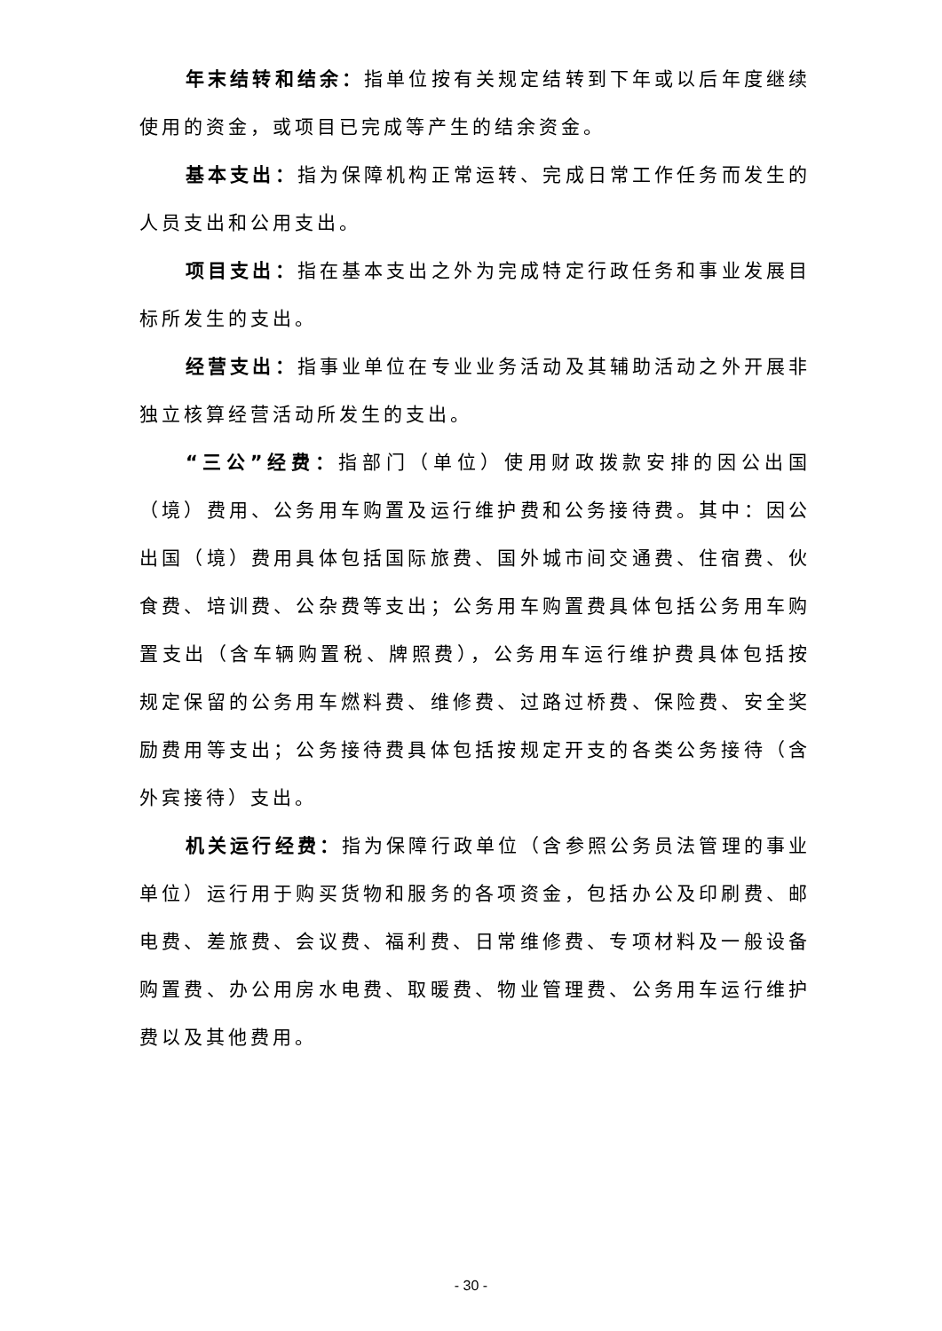年末结转和结余：指单位按有关规定结转到下年或以后年度继续使用的资金，或项目已完成等产生的结余资金。
基本支出：指为保障机构正常运转、完成日常工作任务而发生的人员支出和公用支出。
项目支出：指在基本支出之外为完成特定行政任务和事业发展目标所发生的支出。
经营支出：指事业单位在专业业务活动及其辅助活动之外开展非独立核算经营活动所发生的支出。
“三公”经费：指部门（单位）使用财政拨款安排的因公出国（境）费用、公务用车购置及运行维护费和公务接待费。其中：因公出国（境）费用具体包括国际旅费、国外城市间交通费、住宿费、伙食费、培训费、公杂费等支出；公务用车购置费具体包括公务用车购置支出（含车辆购置税、牌照费），公务用车运行维护费具体包括按规定保留的公务用车燃料费、维修费、过路过桥费、保险费、安全奖励费用等支出；公务接待费具体包括按规定开支的各类公务接待（含外宾接待）支出。
机关运行经费：指为保障行政单位（含参照公务员法管理的事业单位）运行用于购买货物和服务的各项资金，包括办公及印刷费、邮电费、差旅费、会议费、福利费、日常维修费、专项材料及一般设备购置费、办公用房水电费、取暖费、物业管理费、公务用车运行维护费以及其他费用。
- 30 -